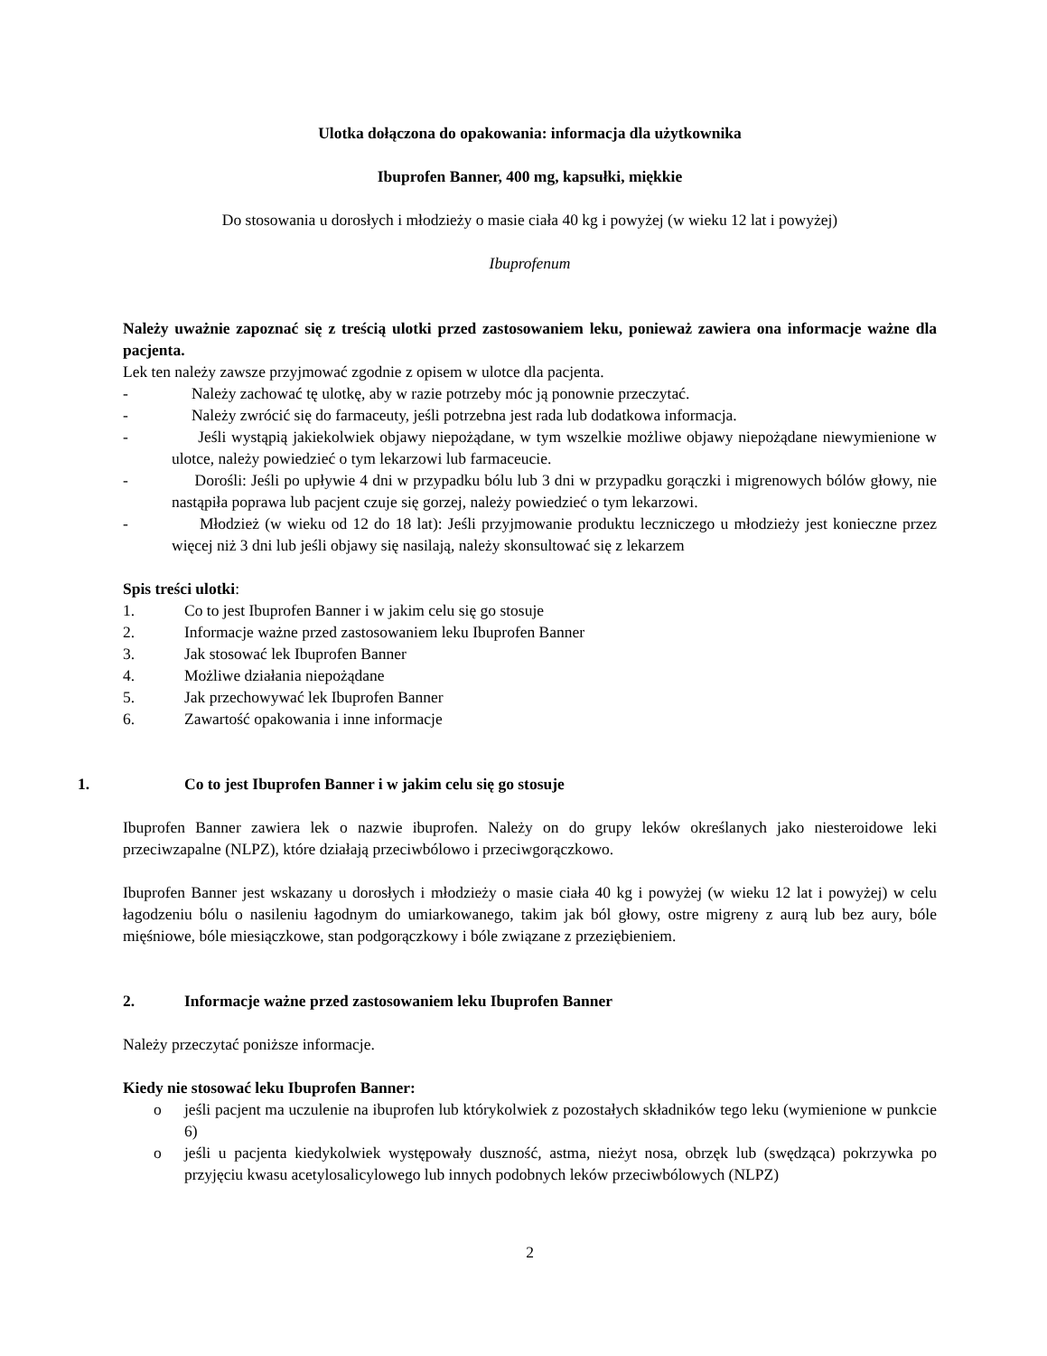Ulotka dołączona do opakowania: informacja dla użytkownika
Ibuprofen Banner, 400 mg, kapsułki, miękkie
Do stosowania u dorosłych i młodzieży o masie ciała 40 kg i powyżej (w wieku 12 lat i powyżej)
Ibuprofenum
Należy uważnie zapoznać się z treścią ulotki przed zastosowaniem leku, ponieważ zawiera ona informacje ważne dla pacjenta.
Lek ten należy zawsze przyjmować zgodnie z opisem w ulotce dla pacjenta.
- Należy zachować tę ulotkę, aby w razie potrzeby móc ją ponownie przeczytać.
- Należy zwrócić się do farmaceuty, jeśli potrzebna jest rada lub dodatkowa informacja.
- Jeśli wystąpią jakiekolwiek objawy niepożądane, w tym wszelkie możliwe objawy niepożądane niewymienione w ulotce, należy powiedzieć o tym lekarzowi lub farmaceucie.
- Dorośli: Jeśli po upływie 4 dni w przypadku bólu lub 3 dni w przypadku gorączki i migrenowych bólów głowy, nie nastąpiła poprawa lub pacjent czuje się gorzej, należy powiedzieć o tym lekarzowi.
- Młodzież (w wieku od 12 do 18 lat): Jeśli przyjmowanie produktu leczniczego u młodzieży jest konieczne przez więcej niż 3 dni lub jeśli objawy się nasilają, należy skonsultować się z lekarzem
Spis treści ulotki:
1. Co to jest Ibuprofen Banner i w jakim celu się go stosuje
2. Informacje ważne przed zastosowaniem leku Ibuprofen Banner
3. Jak stosować lek Ibuprofen Banner
4. Możliwe działania niepożądane
5. Jak przechowywać lek Ibuprofen Banner
6. Zawartość opakowania i inne informacje
1. Co to jest Ibuprofen Banner i w jakim celu się go stosuje
Ibuprofen Banner zawiera lek o nazwie ibuprofen. Należy on do grupy leków określanych jako niesteroidowe leki przeciwzapalne (NLPZ), które działają przeciwbólowo i przeciwgorączkowo.
Ibuprofen Banner jest wskazany u dorosłych i młodzieży o masie ciała 40 kg i powyżej (w wieku 12 lat i powyżej) w celu łagodzeniu bólu o nasileniu łagodnym do umiarkowanego, takim jak ból głowy, ostre migreny z aurą lub bez aury, bóle mięśniowe, bóle miesiączkowe, stan podgorączkowy i bóle związane z przeziębieniem.
2. Informacje ważne przed zastosowaniem leku Ibuprofen Banner
Należy przeczytać poniższe informacje.
Kiedy nie stosować leku Ibuprofen Banner:
o jeśli pacjent ma uczulenie na ibuprofen lub którykolwiek z pozostałych składników tego leku (wymienione w punkcie 6)
o jeśli u pacjenta kiedykolwiek występowały duszność, astma, nieżyt nosa, obrzęk lub (swędząca) pokrzywka po przyjęciu kwasu acetylosalicylowego lub innych podobnych leków przeciwbólowych (NLPZ)
2